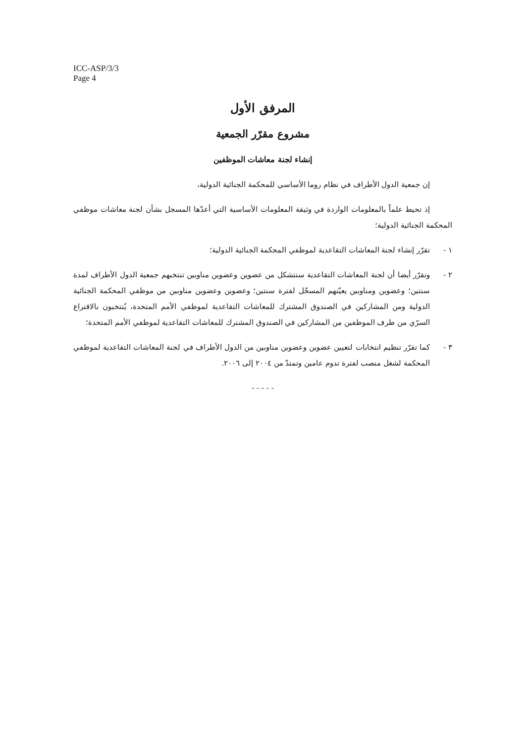ICC-ASP/3/3
Page 4
المرفق الأول
مشروع مقرّر الجمعية
إنشاء لجنة معاشات الموظفين
إن جمعية الدول الأطراف في نظام روما الأساسي للمحكمة الجنائية الدولية،
إذ تحيط علماً بالمعلومات الواردة في وثيقة المعلومات الأساسية التي أعدّها المسجل بشأن لجنة معاشات موظفي المحكمة الجنائية الدولية؛
١ - تقرّر إنشاء لجنة المعاشات التقاعدية لموظفي المحكمة الجنائية الدولية؛
٢ - وتقرّر أيضا أن لجنة المعاشات التقاعدية ستتشكل من عضوين وعضوين مناوبين تنتخبهم جمعية الدول الأطراف لمدة سنتين؛ وعضوين ومناوبين يعيّنهم المسجّل لفترة سنتين؛ وعضوين وعضوين مناوبين من موظفي المحكمة الجنائية الدولية ومن المشاركين في الصندوق المشترك للمعاشات التقاعدية لموظفي الأمم المتحدة، يُنتخبون بالاقتراع السرّي من طرف الموظفين من المشاركين في الصندوق المشترك للمعاشات التقاعدية لموظفي الأمم المتحدة؛
٣ - كما تقرّر تنظيم انتخابات لتعيين عضوين وعضوين مناوبين من الدول الأطراف في لجنة المعاشات التقاعدية لموظفي المحكمة لشغل منصب لفترة تدوم عامين وتمتدّ من ٢٠٠٤ إلى ٢٠٠٦.
- - - - -